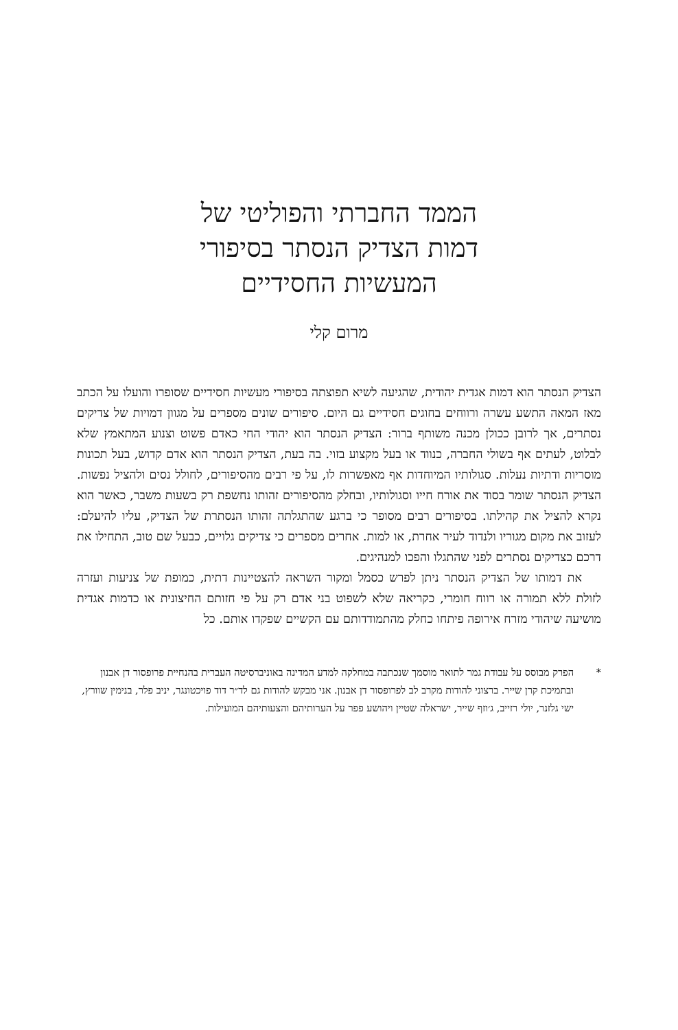הממד החברתי והפוליטי של
דמות הצדיק הנסתר בסיפורי
המעשיות החסידיים
מרום קלי
הצדיק הנסתר הוא דמות אגדית יהודית, שהגיעה לשיא תפוצתה בסיפורי מעשיות חסידיים שסופרו והועלו על הכתב מאז המאה התשע עשרה ורווחים בחוגים חסידיים גם היום. סיפורים שונים מספרים על מגוון דמויות של צדיקים נסתרים, אך לרובן ככולן מכנה משותף ברור: הצדיק הנסתר הוא יהודי החי כאדם פשוט וצנוע המתאמץ שלא לבלוט, לעתים אף בשולי החברה, כנווד או בעל מקצוע בזוי. בה בעת, הצדיק הנסתר הוא אדם קדוש, בעל תכונות מוסריות ודתיות נעלות. סגולותיו המיוחדות אף מאפשרות לו, על פי רבים מהסיפורים, לחולל נסים ולהציל נפשות. הצדיק הנסתר שומר בסוד את אורח חייו וסגולותיו, ובחלק מהסיפורים זהותו נחשפת רק בשעות משבר, כאשר הוא נקרא להציל את קהילתו. בסיפורים רבים מסופר כי ברגע שהתגלתה זהותו הנסתרת של הצדיק, עליו להיעלם: לעזוב את מקום מגוריו ולנדוד לעיר אחרת, או למות. אחרים מספרים כי צדיקים גלויים, כבעל שם טוב, התחילו את דרכם כצדיקים נסתרים לפני שהתגלו והפכו למנהיגים.
את דמותו של הצדיק הנסתר ניתן לפרש כסמל ומקור השראה להצטיינות דתית, כמופת של צניעות ועזרה לזולת ללא תמורה או רווח חומרי, כקריאה שלא לשפוט בני אדם רק על פי חזותם החיצונית או כדמות אגדית מושיעה שיהודי מזרח אירופה פיתחו כחלק מהתמודדותם עם הקשיים שפקדו אותם. כל
* הפרק מבוסס על עבודת גמר לתואר מוסמך שנכתבה במחלקה למדע המדינה באוניברסיטה העברית בהנחיית פרופסור דן אבנון ובתמיכת קרן שייר. ברצוני להודות מקרב לב לפרופסור דן אבנון. אני מבקש להודות גם לד״ר דוד פויכטונגר, יניב פלר, בנימין שוורץ, ישי גלזנר, יולי רזייב, ג׳וזף שייר, ישראלה שטיין ויהושע פפר על הערותיהם והצעותיהם המועילות.